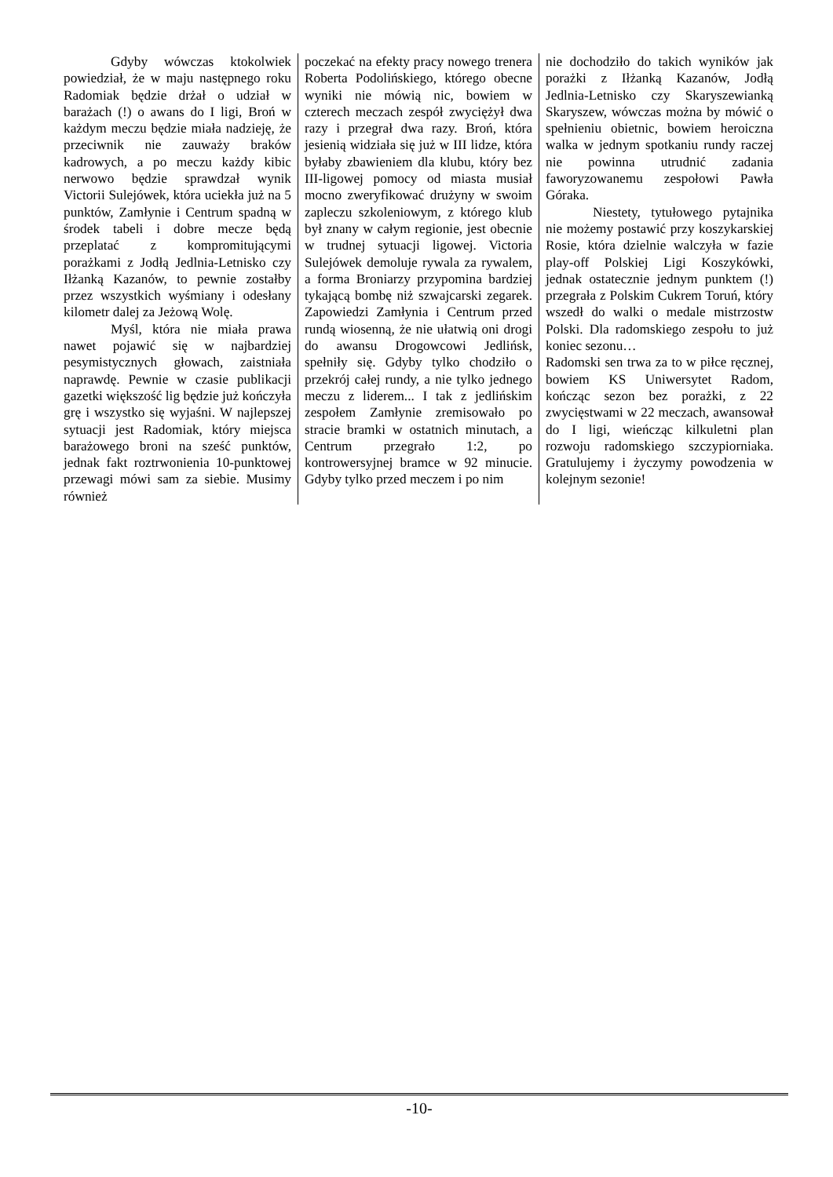Gdyby wówczas ktokolwiek powiedział, że w maju następnego roku Radomiak będzie drżał o udział w barażach (!) o awans do I ligi, Broń w każdym meczu będzie miała nadzieję, że przeciwnik nie zauważy braków kadrowych, a po meczu każdy kibic nerwowo będzie sprawdzał wynik Victorii Sulejówek, która uciekła już na 5 punktów, Zamłynie i Centrum spadną w środek tabeli i dobre mecze będą przeplatać z kompromitującymi porażkami z Jodłą Jedlnia-Letnisko czy Iłżanką Kazanów, to pewnie zostałby przez wszystkich wyśmiany i odesłany kilometr dalej za Jeżową Wolę.
Myśl, która nie miała prawa nawet pojawić się w najbardziej pesymistycznych głowach, zaistniała naprawdę. Pewnie w czasie publikacji gazetki większość lig będzie już kończyła grę i wszystko się wyjaśni. W najlepszej sytuacji jest Radomiak, który miejsca barażowego broni na sześć punktów, jednak fakt roztrwonienia 10-punktowej przewagi mówi sam za siebie. Musimy również
poczekać na efekty pracy nowego trenera Roberta Podolińskiego, którego obecne wyniki nie mówią nic, bowiem w czterech meczach zespół zwyciężył dwa razy i przegrał dwa razy. Broń, która jesienią widziała się już w III lidze, która byłaby zbawieniem dla klubu, który bez III-ligowej pomocy od miasta musiał mocno zweryfikować drużyny w swoim zapleczu szkoleniowym, z którego klub był znany w całym regionie, jest obecnie w trudnej sytuacji ligowej. Victoria Sulejówek demoluje rywala za rywalem, a forma Broniarzy przypomina bardziej tykającą bombę niż szwajcarski zegarek. Zapowiedzi Zamłynia i Centrum przed rundą wiosenną, że nie ułatwią oni drogi do awansu Drogowcowi Jedlińsk, spełniły się. Gdyby tylko chodziło o przekrój całej rundy, a nie tylko jednego meczu z liderem... I tak z jedlińskim zespołem Zamłynie zremisowało po stracie bramki w ostatnich minutach, a Centrum przegrało 1:2, po kontrowersyjnej bramce w 92 minucie. Gdyby tylko przed meczem i po nim
nie dochodziło do takich wyników jak porażki z Iłżanką Kazanów, Jodłą Jedlnia-Letnisko czy Skaryszewianką Skaryszew, wówczas można by mówić o spełnieniu obietnic, bowiem heroiczna walka w jednym spotkaniu rundy raczej nie powinna utrudnić zadania faworyzowanemu zespołowi Pawła Góraka.
Niestety, tytułowego pytajnika nie możemy postawić przy koszykarskiej Rosie, która dzielnie walczyła w fazie play-off Polskiej Ligi Koszykówki, jednak ostatecznie jednym punktem (!) przegrała z Polskim Cukrem Toruń, który wszedł do walki o medale mistrzostw Polski. Dla radomskiego zespołu to już koniec sezonu…
Radomski sen trwa za to w piłce ręcznej, bowiem KS Uniwersytet Radom, kończąc sezon bez porażki, z 22 zwycięstwami w 22 meczach, awansował do I ligi, wieńcząc kilkuletni plan rozwoju radomskiego szczypiorniaka. Gratulujemy i życzymy powodzenia w kolejnym sezonie!
-10-